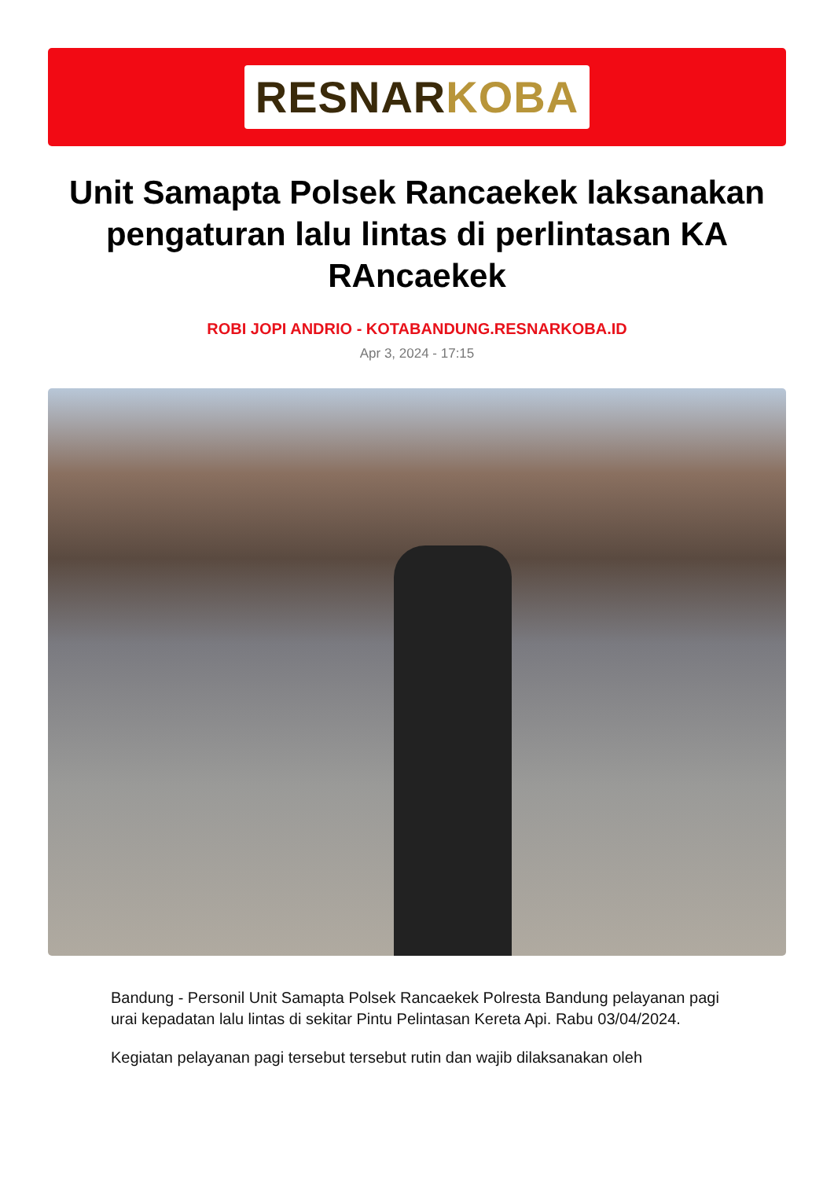RESNAR KOBA
Unit Samapta Polsek Rancaekek laksanakan pengaturan lalu lintas di perlintasan KA RAncaekek
ROBI JOPI ANDRIO - KOTABANDUNG.RESNARKOBA.ID
Apr 3, 2024 - 17:15
Bandung - Personil Unit Samapta Polsek Rancaekek Polresta Bandung pelayanan pagi urai kepadatan lalu lintas di sekitar Pintu Pelintasan Kereta Api. Rabu 03/04/2024.
Kegiatan pelayanan pagi tersebut tersebut rutin dan wajib dilaksanakan oleh